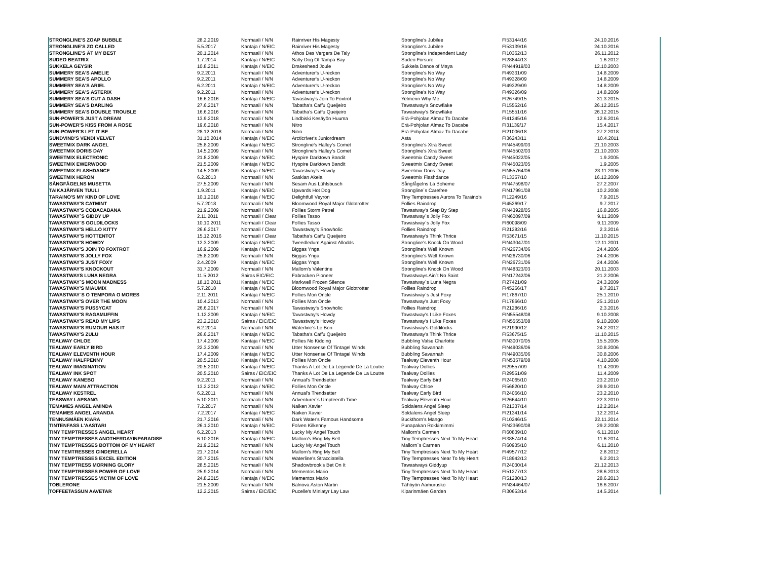| STRONGLINE'S ZOAP BUBBLE | 28.2.2019 | Normaali / N/N | Rainriver His Magesty | Strongline's Jubilee | FI53144/16 | 24.10.2016 |
| STRONGLINE'S ZO CALLED | 5.5.2017 | Kantaja / N/EIC | Rainriver His Magesty | Strongline's Jubilee | FI53139/16 | 24.10.2016 |
| STRONGLINE'S ÄT MY BEST | 20.1.2014 | Normaali / N/N | Athos Des Vergers De Taly | Strongline's Independent Lady | FI10362/13 | 26.11.2012 |
| SUDEO BEATRIX | 1.7.2014 | Kantaja / N/EIC | Salty Dog Of Tampa Bay | Sudeo Forsure | FI28844/13 | 1.6.2012 |
| SUKKELA GEYSIR | 10.8.2011 | Kantaja / N/EIC | Drakeshead Joule | Sukkela Dance of Maya | FIN44919/03 | 12.10.2003 |
| SUMMERY SEA'S AMELIE | 9.2.2011 | Normaali / N/N | Adventurer's U-reckon | Strongline's No Way | FI49331/09 | 14.8.2009 |
| SUMMERY SEA'S APOLLO | 9.2.2011 | Normaali / N/N | Adventurer's U-reckon | Strongline's No Way | FI49328/09 | 14.8.2009 |
| SUMMERY SEA'S ARIEL | 6.2.2011 | Kantaja / N/EIC | Adventurer's U-reckon | Strongline's No Way | FI49329/09 | 14.8.2009 |
| SUMMERY SEA'S ASTERIX | 9.2.2011 | Normaali / N/N | Adventurer's U-reckon | Strongline's No Way | FI49326/09 | 14.8.2009 |
| SUMMERY SEA'S CUT A DASH | 16.6.2016 | Kantaja / N/EIC | Tavastway's Join To Foxtrot | Yelmerin Why Me | FI26749/15 | 31.3.2015 |
| SUMMERY SEA'S DARLING | 27.6.2017 | Normaali / N/N | Tabatha's Caffu Queijeiro | Tawastway's Snowflake | FI15552/16 | 26.12.2015 |
| SUMMERY SEA'S DOUBLE TROUBLE | 16.6.2016 | Normaali / N/N | Tabatha's Caffu Queijeiro | Tawastway's Snowflake | FI15551/16 | 26.12.2015 |
| SUN-POWER'S JUST A DREAM | 13.9.2018 | Normaali / N/N | Lindbiski Kesäyön Huuma | Erä-Pohjolan Almaz To Dacabe | FI41245/16 | 12.6.2016 |
| SUN-POWER'S KISS FROM A ROSE | 19.6.2018 | Normaali / N/N | Nitro | Erä-Pohjolan Almaz To Dacabe | FI31139/17 | 15.4.2017 |
| SUN-POWER'S LET IT BE | 28.12.2018 | Normaali / N/N | Nitro | Erä-Pohjolan Almaz To Dacabe | FI21006/18 | 27.2.2018 |
| SUNDVIND'S VENDI VELVET | 31.10.2014 | Kantaja / N/EIC | Arcticriver's Juniordream | Asta | FI36243/11 | 10.4.2011 |
| SWEETMIX DARK ANGEL | 25.8.2009 | Kantaja / N/EIC | Strongline's Halley's Comet | Strongline's Xtra Sweet | FIN45499/03 | 21.10.2003 |
| SWEETMIX DORIS DAY | 14.5.2009 | Normaali / N/N | Strongline's Halley's Comet | Strongline's Xtra Sweet | FIN45502/03 | 21.10.2003 |
| SWEETMIX ELECTRONIC | 21.8.2009 | Kantaja / N/EIC | Hyspire Darktown Bandit | Sweetmix Candy Sweet | FIN45022/05 | 1.9.2005 |
| SWEETMIX EWERWOOD | 21.5.2009 | Kantaja / N/EIC | Hyspire Darktown Bandit | Sweetmix Candy Sweet | FIN45023/05 | 1.9.2005 |
| SWEETMIX FLASHDANCE | 14.5.2009 | Kantaja / N/EIC | Tawastway's Howdy | Sweetmix Doris Day | FIN55764/06 | 23.11.2006 |
| SWEETMIX HERON | 6.2.2013 | Normaali / N/N | Saskian Akela | Sweetmix Flashdance | FI13357/10 | 16.12.2009 |
| SÅNGFÅGELNS MUSETTA | 27.5.2009 | Normaali / N/N | Sesam Aus Lühlsbusch | Sångfågelns La Boheme | FIN47598/07 | 27.2.2007 |
| TAIKAJÄRVEN TUULI | 1.9.2011 | Kantaja / N/EIC | Upwards Hot Dog | Strongline´s Carefree | FIN17991/08 | 10.2.2008 |
| TARAINO'S MY KIND OF LOVE | 10.1.2018 | Kantaja / N/EIC | Delightfull Veyron | Tiny Temptresses Aurora To Taraino's | FI12249/16 | 7.9.2015 |
| TAWASTWAY'S CATMINT | 5.7.2018 | Normaali / N/N | Bloomwood Royal Major Globtrotter | Follies Raindrop | FI45269/17 | 9.7.2017 |
| TAWASTWAY'S COBACABANA | 21.9.2009 | Normaali / N/N | Follies Storm Petrel | Tawastway's Step By Step | FIN43928/05 | 16.8.2005 |
| TAWASTWAY´S GIDDY UP | 2.11.2011 | Normaali / Clear | Follies Tasso | Tawastway´s Jolly Fox | FIN60097/09 | 9.11.2009 |
| TAWASTWAY´S GOLDILOCKS | 10.10.2011 | Normaali / Clear | Follies Tasso | Tawastway´s Jolly Fox | FI60098/09 | 9.11.2009 |
| TAWASTWAY'S HELLO KITTY | 26.6.2017 | Normaali / Clear | Tawastway's Snowholic | Follies Raindrop | FI21282/16 | 2.3.2016 |
| TAWASTWAY'S HOTTENTOT | 15.12.2016 | Normaali / Clear | Tabatha's Caffu Queijeiro | Tawastway's Think Thrice | FI53671/15 | 11.10.2015 |
| TAWASTWAY'S HOWDY | 12.3.2009 | Kantaja / N/EIC | Tweedledum Against Allodds | Strongline's Knock On Wood | FIN43047/01 | 12.11.2001 |
| TAWASTWAY'S JOIN TO FOXTROT | 16.9.2009 | Kantaja / N/EIC | Biggas Ynga | Strongline's Well Known | FIN26734/06 | 24.4.2006 |
| TAWASTWAY'S JOLLY FOX | 25.8.2009 | Normaali / N/N | Biggas Ynga | Strongline's Well Known | FIN26730/06 | 24.4.2006 |
| TAWASTWAY'S JUST FOXY | 2.4.2009 | Kantaja / N/EIC | Biggas Ynga | Strongline's Well Known | FIN26731/06 | 24.4.2006 |
| TAWASTWAY'S KNOCKOUT | 31.7.2009 | Normaali / N/N | Mallorn's Valentine | Strongline's Knock On Wood | FIN48323/03 | 20.11.2003 |
| TAWASTWAYS LUNA NEGRA | 11.5.2012 | Sairas EIC/EIC | Fabracken Pioneer | Tawastways Ain`t No Saint | FIN17242/06 | 21.2.2006 |
| TAWASTWAY´S MOON MADNESS | 18.10.2011 | Kantaja / N/EIC | Markwell Frozen Silence | Tawastway´s Luna Negra | FI27421/09 | 24.3.2009 |
| TAWASTWAY'S MIAUMIX | 5.7.2018 | Kantaja / N/EIC | Bloomwood Royal Major Globtrotter | Follies Raindrop | FI45266/17 | 9.7.2017 |
| TAWASTWAY´S O TEMPORA O MORES | 2.11.2011 | Kantaja / N/EIC | Follies Mon Oncle | Tawastway´s Just Foxy | FI17867/10 | 25.1.2010 |
| TAWASTWAY'S OVER THE MOON | 10.4.2013 | Normaali / N/N | Follies Mon Oncle | Tawastway's Just Foxy | FI17866/10 | 25.1.2010 |
| TAWASTWAY'S PUSSYCAT | 26.6.2017 | Normaali / N/N | Tawastway's Snowholic | Follies Raindrop | FI21286/16 | 2.3.2016 |
| TAWASTWAY'S RAGAMUFFIN | 1.12.2009 | Kantaja / N/EIC | Tawastway's Howdy | Tawastway's I Like Foxes | FIN55548/08 | 9.10.2008 |
| TAWASTWAY'S READ MY LIPS | 23.2.2010 | Sairas / EIC/EIC | Tawastway's Howdy | Tawastway's I Like Foxes | FIN55553/08 | 9.10.2008 |
| TAWASTWAY'S RUMOUR HAS IT | 6.2.2014 | Normaali / N/N | Waterline's Le Bon | Tawastway's Goldilocks | FI21990/12 | 24.2.2012 |
| TAWASTWAY'S ZULU | 26.6.2017 | Kantaja / N/EIC | Tabatha's Caffu Queijeiro | Tawastway's Think Thrice | FI53675/15 | 11.10.2015 |
| TEALWAY CHLOE | 17.4.2009 | Kantaja / N/EIC | Follies No Kidding | Bubbling Valse Charlotte | FIN30070/05 | 15.5.2005 |
| TEALWAY EARLY BIRD | 22.3.2009 | Normaali / N/N | Utter Nonsense Of Tintagel Winds | Bubbling Savannah | FIN49036/06 | 30.8.2006 |
| TEALWAY ELEVENTH HOUR | 17.4.2009 | Kantaja / N/EIC | Utter Nonsense Of Tintagel Winds | Bubbling Savannah | FIN49035/06 | 30.8.2006 |
| TEALWAY HALFPENNY | 20.5.2010 | Kantaja / N/EIC | Follies Mon Oncle | Tealway Eleventh Hour | FIN53579/08 | 4.10.2008 |
| TEALWAY IMAGINATION | 20.5.2010 | Kantaja / N/EIC | Thanks A Lot De La Legende De La Loutre | Tealway Dollies | FI29557/09 | 11.4.2009 |
| TEALWAY INK SPOT | 20.5.2010 | Sairas / EIC/EIC | Thanks A Lot De La Legende De La Loutre | Tealway Dollies | FI29551/09 | 11.4.2009 |
| TEALWAY KANEBO | 9.2.2011 | Normaali / N/N | Annual's Trendsetter | Tealway Early Bird | FI24065/10 | 23.2.2010 |
| TEALWAY MAIN ATTRACTION | 13.2.2012 | Kantaja / N/EIC | Follies Mon Oncle | Tealway Chloe | FI56820/10 | 29.9.2010 |
| TEALWAY KESTREL | 6.2.2011 | Normaali / N/N | Annual's Trendsetter | Tealway Early Bird | FI24066/10 | 23.2.2010 |
| TEASWAY LAPSANG | 5.10.2011 | Normaali / N/N | Adventurer´s Umpteenth Time | Tealway Eleventh Hour | FI26644/10 | 22.3.2010 |
| TEMAMES ANGEL AMINDA | 7.2.2017 | Normaali / N/N | Naiken Xavier | Soldalens Angel Sleep | FI21337/14 | 12.2.2014 |
| TEMAMES ANGEL ARANDA | 7.2.2017 | Kantaja / N/EIC | Naiken Xavier | Soldalens Angel Sleep | FI21341/14 | 12.2.2014 |
| TENNUSMÄEN KIARA | 21.7.2016 | Normaali / N/N | Dark Water's Famous Handsome | Buckthorn's Mango | FI10246/15 | 22.11.2014 |
| TINTENFASS L'AASTARI | 26.1.2010 | Kantaja / N/EIC | Folven Kilkenny | Punapakan Rokkimimmi | FIN23690/08 | 29.2.2008 |
| TINY TEMPTRESSES ANGEL HEART | 6.2.2013 | Normaali / N/N | Lucky My Angel Touch | Mallorn's Carmen | FI60839/10 | 6.11.2010 |
| TINY TEMPTRESSES ANOTHERDAYINPARADISE | 6.10.2016 | Kantaja / N/EIC | Mallorn's Ring My Bell | Tiny Temptresses Next To My Heart | FI38574/14 | 11.6.2014 |
| TINY TEMPTRESSES BOTTOM OF MY HEART | 21.9.2012 | Normaali / N/N | Lucky My Angel Touch | Mallorn`s Carmen | FI60935/10 | 6.11.2010 |
| TINY TEMTRESSES CINDERELLA | 21.7.2014 | Normaali / N/N | Mallorn's Ring My Bell | Tiny Temptresses Next To My Heart | FI49577/12 | 2.8.2012 |
| TINY TEMPTRESSES EXCEL EDITION | 20.7.2015 | Normaali / N/N | Waterline's Stracciatella | Tiny Temptresses Near To My Heart | FI18942/13 | 6.2.2013 |
| TINY TEMPTRESS MORNING GLORY | 28.5.2015 | Normaali / N/N | Shadowbrook's Bet On It | Tawastways Giddyup | FI24030/14 | 21.12.2013 |
| TINY TEMPTRESSES POWER OF LOVE | 25.9.2014 | Normaali / N/N | Mementos Mario | Tiny Temptresses Next To My Heart | FI51277/13 | 28.6.2013 |
| TINY TEMPTRESSES VICTIM OF LOVE | 24.8.2015 | Kantaja / N/EIC | Mementos Mario | Tiny Temptresses Next To My Heart | FI51280/13 | 28.6.2013 |
| TOBLERONE | 21.5.2009 | Normaali / N/N | Balnova Aston Martin | Tähtiyön Aamurusko | FIN34464/07 | 16.6.2007 |
| TOFFEETASSUN AAVETAR | 12.2.2015 | Sairas / EIC/EIC | Pucelle's Miniatyr Lay Law | Kiparinmäen Garden | FI30653/14 | 14.5.2014 |